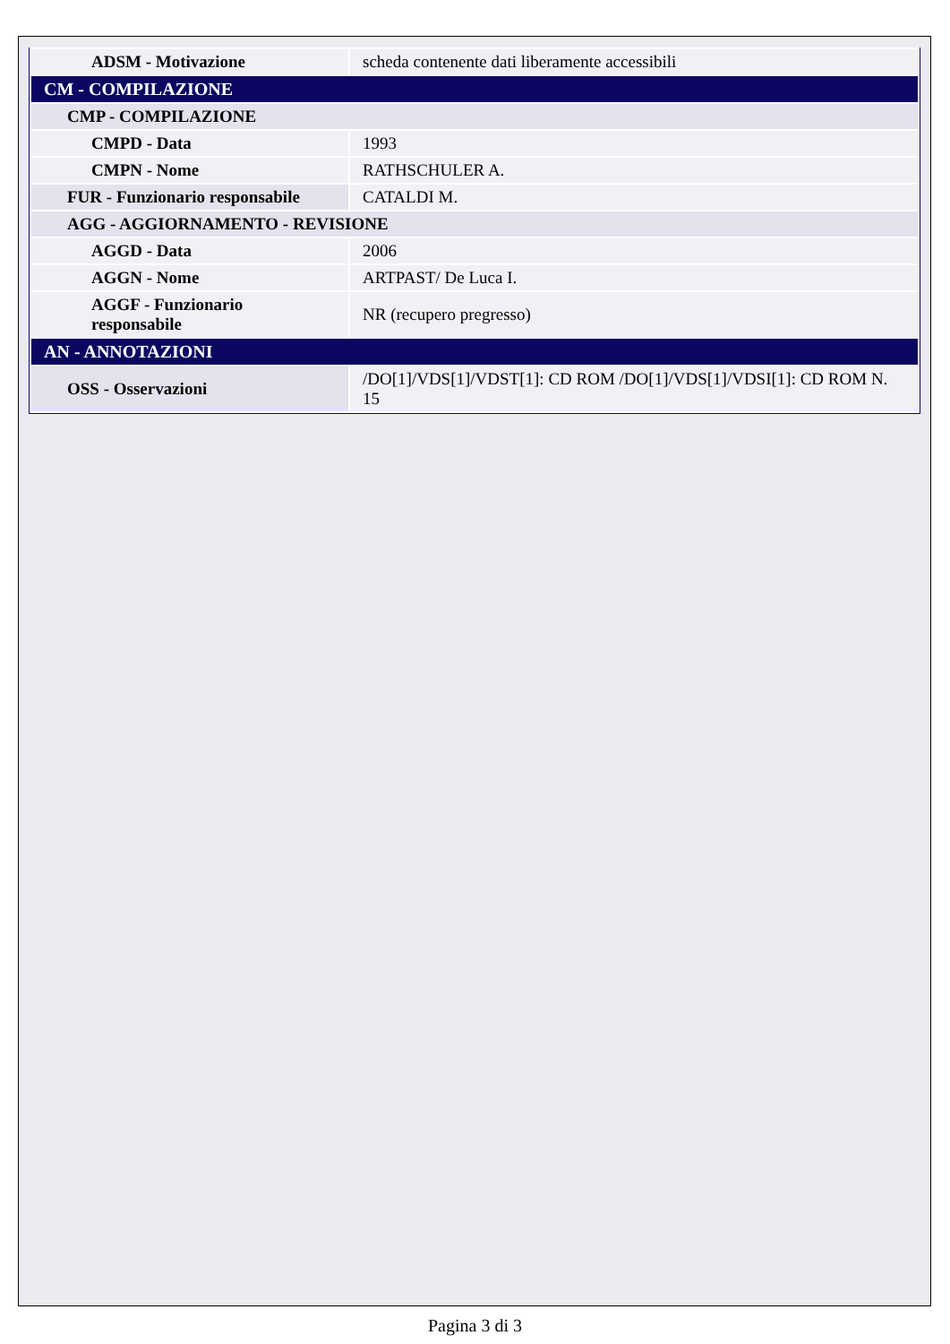| ADSM - Motivazione | scheda contenente dati liberamente accessibili |
| CM - COMPILAZIONE | |
| CMP - COMPILAZIONE | |
| CMPD - Data | 1993 |
| CMPN - Nome | RATHSCHULER A. |
| FUR - Funzionario responsabile | CATALDI M. |
| AGG - AGGIORNAMENTO - REVISIONE | |
| AGGD - Data | 2006 |
| AGGN - Nome | ARTPAST/ De Luca I. |
| AGGF - Funzionario responsabile | NR (recupero pregresso) |
| AN - ANNOTAZIONI | |
| OSS - Osservazioni | /DO[1]/VDS[1]/VDST[1]: CD ROM /DO[1]/VDS[1]/VDSI[1]: CD ROM N. 15 |
Pagina 3 di 3